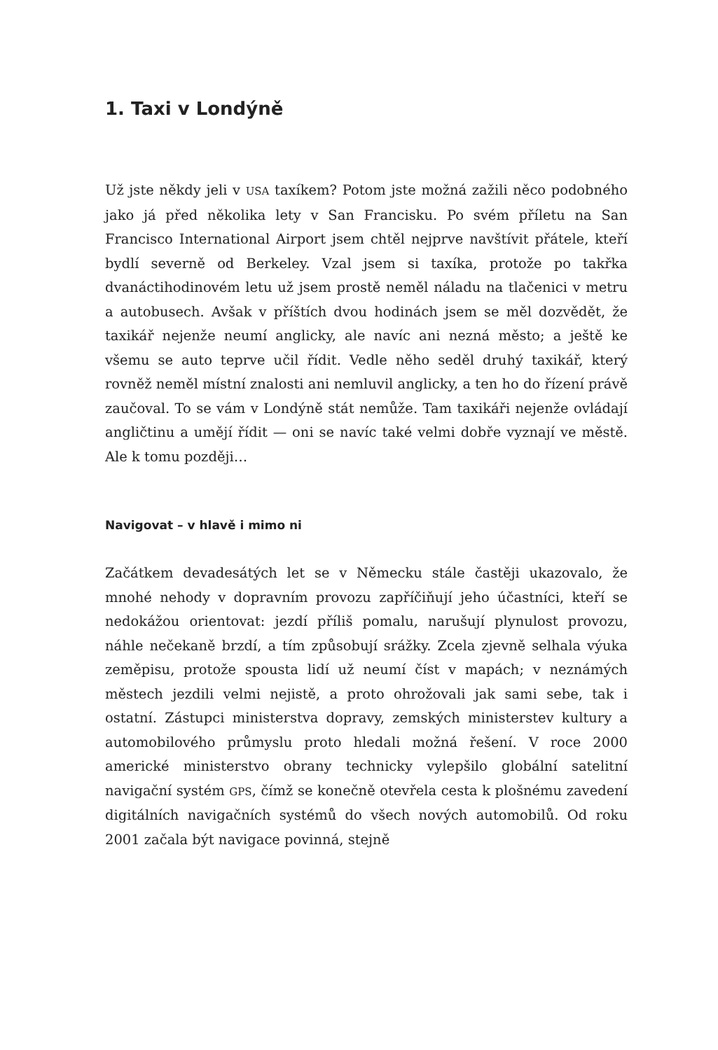1. Taxi v Londýně
Už jste někdy jeli v USA taxíkem? Potom jste možná zažili něco podobného jako já před několika lety v San Francisku. Po svém příletu na San Francisco International Airport jsem chtěl nejprve navštívit přátele, kteří bydlí severně od Berkeley. Vzal jsem si taxíka, protože po takřka dvanáctihodinovém letu už jsem prostě neměl náladu na tlačenici v metru a autobusech. Avšak v příštích dvou hodinách jsem se měl dozvědět, že taxikář nejenže neumí anglicky, ale navíc ani nezná město; a ještě ke všemu se auto teprve učil řídit. Vedle něho seděl druhý taxikář, který rovněž neměl místní znalosti ani nemluvil anglicky, a ten ho do řízení právě zaučoval. To se vám v Londýně stát nemůže. Tam taxikáři nejenže ovládají angličtinu a umějí řídit — oni se navíc také velmi dobře vyznají ve městě. Ale k tomu později…
Navigovat – v hlavě i mimo ni
Začátkem devadesátých let se v Německu stále častěji ukazovalo, že mnohé nehody v dopravním provozu zapříčiňují jeho účastníci, kteří se nedokážou orientovat: jezdí příliš pomalu, narušují plynulost provozu, náhle nečekaně brzdí, a tím způsobují srážky. Zcela zjevně selhala výuka zeměpisu, protože spousta lidí už neumí číst v mapách; v neznámých městech jezdili velmi nejistě, a proto ohrožovali jak sami sebe, tak i ostatní. Zástupci ministerstva dopravy, zemských ministerstev kultury a automobilového průmyslu proto hledali možná řešení. V roce 2000 americké ministerstvo obrany technicky vylepšilo globální satelitní navigační systém GPS, čímž se konečně otevřela cesta k plošnému zavedení digitálních navigačních systémů do všech nových automobilů. Od roku 2001 začala být navigace povinná, stejně